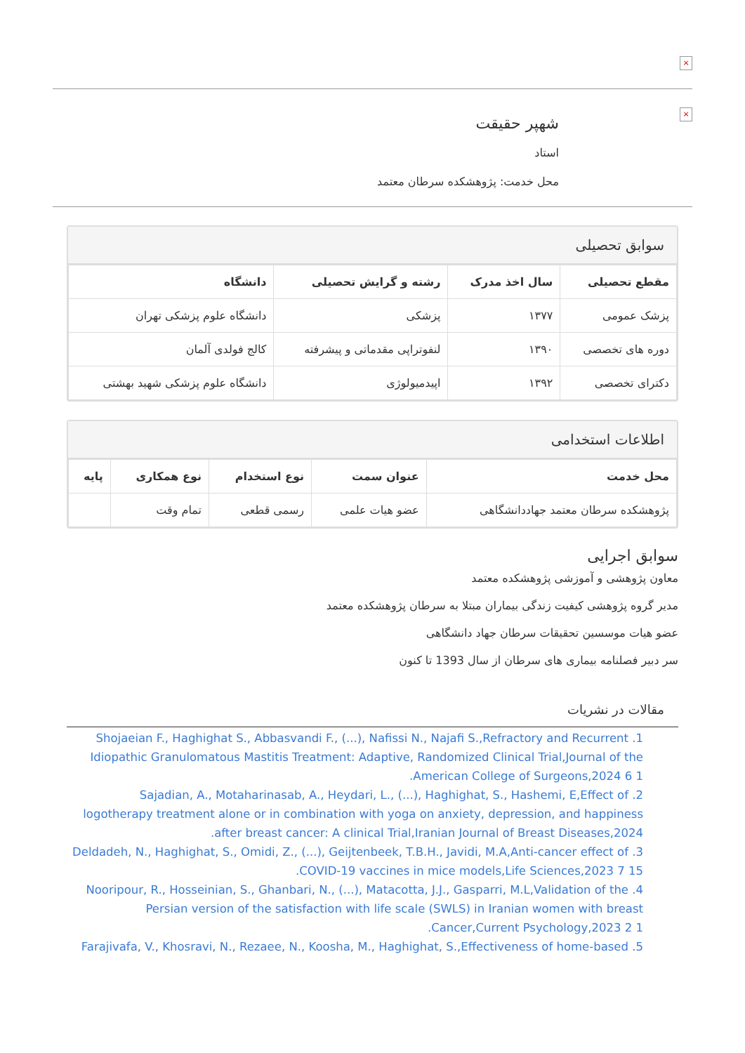×
×
شهپر حقیقت
استاد
محل خدمت: پژوهشکده سرطان معتمد
سوابق تحصیلی
| مقطع تحصیلی | سال اخذ مدرک | رشته و گرایش تحصیلی | دانشگاه |
| --- | --- | --- | --- |
| پزشک عمومی | ۱۳۷۷ | پزشکی | دانشگاه علوم پزشکی تهران |
| دوره های تخصصی | ۱۳۹۰ | لنفوتراپی مقدماتی و پیشرفته | کالج فولدی آلمان |
| دکترای تخصصی | ۱۳۹۲ | اپیدمیولوژی | دانشگاه علوم پزشکی شهید بهشتی |
اطلاعات استخدامی
| محل خدمت | عنوان سمت | نوع استخدام | نوع همکاری | پایه |
| --- | --- | --- | --- | --- |
| پژوهشکده سرطان معتمد جهاددانشگاهی | عضو هیات علمی | رسمی قطعی | تمام وقت | |
سوابق اجرایی
معاون پژوهشی و آموزشی پژوهشکده معتمد
مدیر گروه پژوهشی کیفیت زندگی بیماران مبتلا به سرطان پژوهشکده معتمد
عضو هیات موسسین تحقیقات سرطان جهاد دانشگاهی
سر دبیر فصلنامه بیماری های سرطان از سال 1393 تا کنون
مقالات در نشریات
1. Shojaeian F., Haghighat S., Abbasvandi F., (...), Nafissi N., Najafi S.,Refractory and Recurrent Idiopathic Granulomatous Mastitis Treatment: Adaptive, Randomized Clinical Trial,Journal of the American College of Surgeons,2024 6 1.
2. Sajadian, A., Motaharinasab, A., Heydari, L., (...), Haghighat, S., Hashemi, E,Effect of logotherapy treatment alone or in combination with yoga on anxiety, depression, and happiness after breast cancer: A clinical Trial,Iranian Journal of Breast Diseases,2024.
3. Deldadeh, N., Haghighat, S., Omidi, Z., (...), Geijtenbeek, T.B.H., Javidi, M.A,Anti-cancer effect of COVID-19 vaccines in mice models,Life Sciences,2023 7 15.
4. Nooripour, R., Hosseinian, S., Ghanbari, N., (...), Matacotta, J.J., Gasparri, M.L,Validation of the Persian version of the satisfaction with life scale (SWLS) in Iranian women with breast Cancer,Current Psychology,2023 2 1.
5. Farajivafa, V., Khosravi, N., Rezaee, N., Koosha, M., Haghighat, S.,Effectiveness of home-based